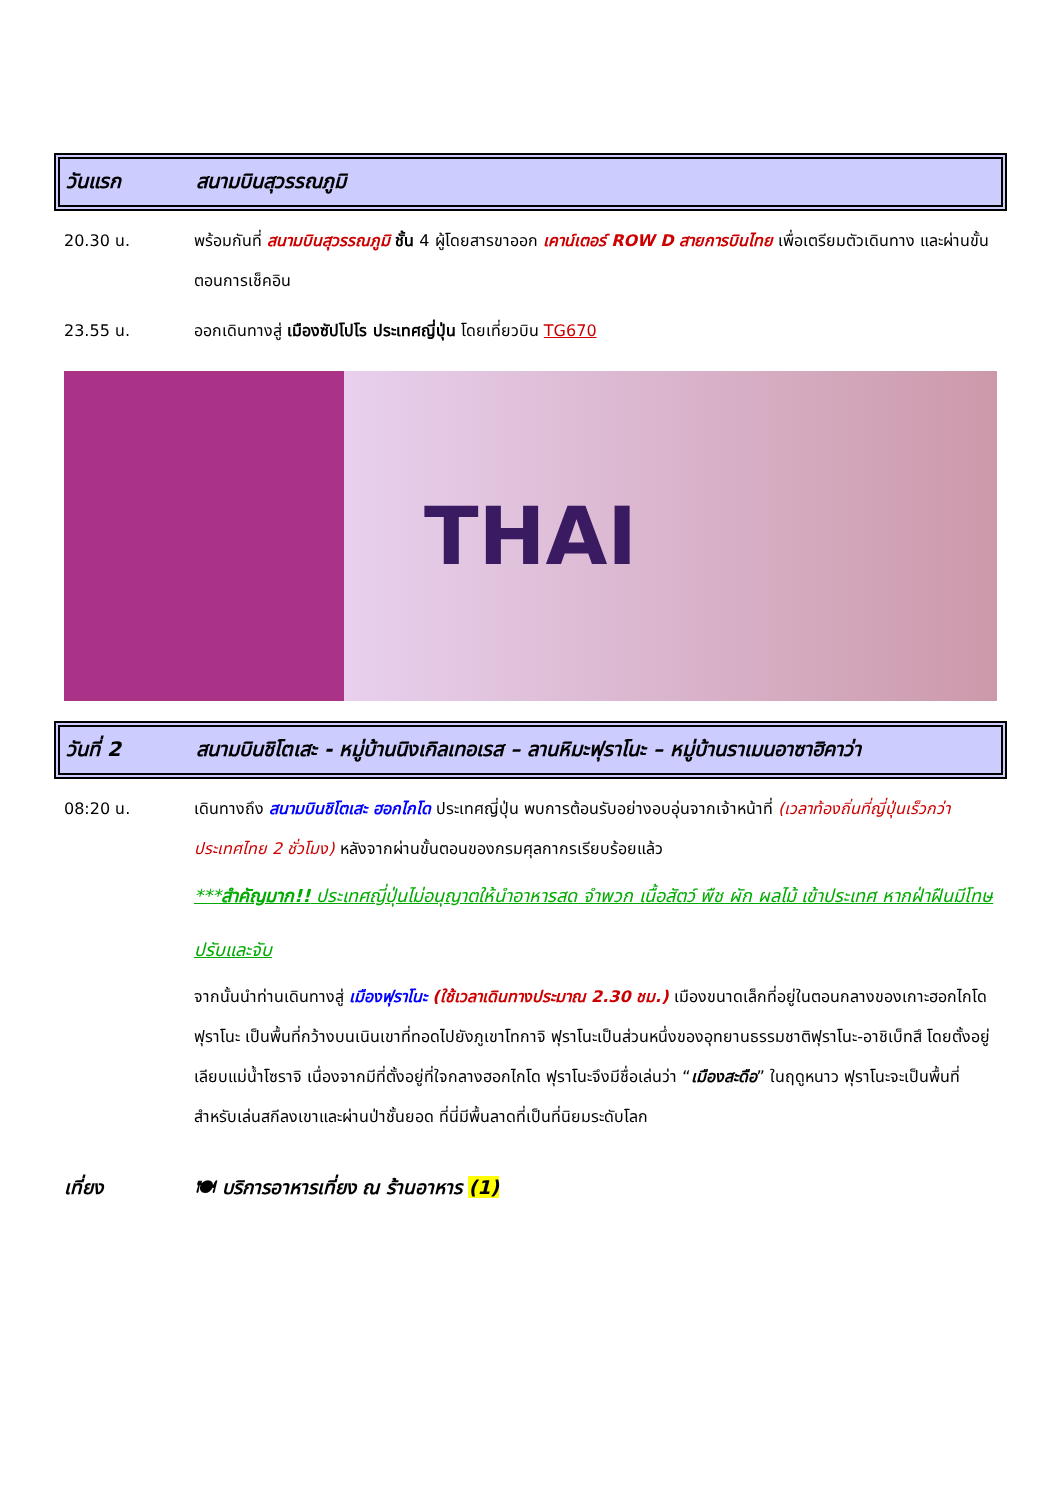วันแรก สนามบินสุวรรณภูมิ
20.30 น. พร้อมกันที่ สนามบินสุวรรณภูมิ ชั้น 4 ผู้โดยสารขาออก เคาน์เตอร์ ROW D สายการบินไทย เพื่อเตรียมตัวเดินทาง และผ่านขั้นตอนการเช็คอิน
23.55 น. ออกเดินทางสู่ เมืองซัปโปโร ประเทศญี่ปุ่น โดยเที่ยวบิน TG670
THAI
วันที่ 2 สนามบินชิโตเสะ - หมู่บ้านนิงเกิลเทอเรส – ลานหิมะฟุราโนะ – หมู่บ้านราเมนอาซาฮิคาว่า
08:20 น. เดินทางถึง สนามบินชิโตเสะ ฮอกไกโด ประเทศญี่ปุ่น พบการต้อนรับอย่างอบอุ่นจากเจ้าหน้าที่ (เวลาท้องถิ่นที่ญี่ปุ่นเร็วกว่าประเทศไทย 2 ชั่วโมง) หลังจากผ่านขั้นตอนของกรมศุลกากรเรียบร้อยแล้ว
***สำคัญมาก!! ประเทศญี่ปุ่นไม่อนุญาตให้นำอาหารสด จำพวก เนื้อสัตว์ พืช ผัก ผลไม้ เข้าประเทศ หากฝ่าฝืนมีโทษปรับและจับ
จากนั้นนำท่านเดินทางสู่ เมืองฟุราโนะ (ใช้เวลาเดินทางประมาณ 2.30 ชม.) เมืองขนาดเล็กที่อยู่ในตอนกลางของเกาะฮอกไกโด ฟุราโนะ เป็นพื้นที่กว้างบนเนินเขาที่ทอดไปยังภูเขาโทกาจิ ฟุราโนะเป็นส่วนหนึ่งของอุทยานธรรมชาติฟุราโนะ-อาชิเบ็ทสึ โดยตั้งอยู่เลียบแม่น้ำโซราจิ เนื่องจากมีที่ตั้งอยู่ที่ใจกลางฮอกไกโด ฟุราโนะจึงมีชื่อเล่นว่า “เมืองสะดือ” ในฤดูหนาว ฟุราโนะจะเป็นพื้นที่สำหรับเล่นสกีลงเขาและผ่านป่าชั้นยอด ที่นี่มีพื้นลาดที่เป็นที่นิยมระดับโลก
เที่ยง 🍽 บริการอาหารเที่ยง ณ ร้านอาหาร (1)